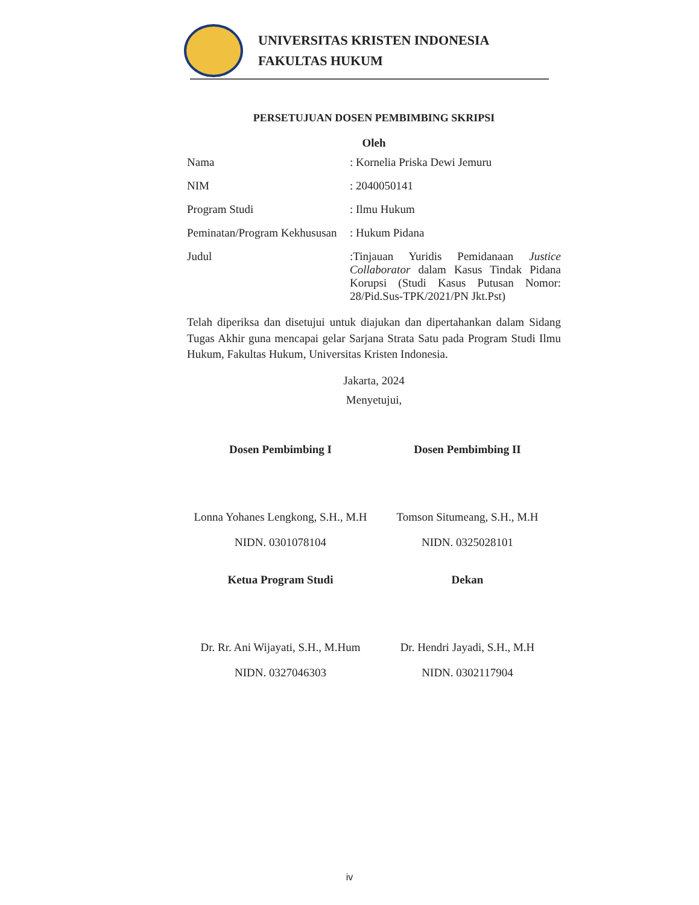UNIVERSITAS KRISTEN INDONESIA
FAKULTAS HUKUM
PERSETUJUAN DOSEN PEMBIMBING SKRIPSI
Oleh
Nama : Kornelia Priska Dewi Jemuru
NIM : 2040050141
Program Studi : Ilmu Hukum
Peminatan/Program Kekhususan
: Hukum Pidana
Judul :Tinjauan Yuridis Pemidanaan Justice Collaborator dalam Kasus Tindak Pidana Korupsi (Studi Kasus Putusan Nomor: 28/Pid.Sus-TPK/2021/PN Jkt.Pst)
Telah diperiksa dan disetujui untuk diajukan dan dipertahankan dalam Sidang Tugas Akhir guna mencapai gelar Sarjana Strata Satu pada Program Studi Ilmu Hukum, Fakultas Hukum, Universitas Kristen Indonesia.
Jakarta, 2024
Menyetujui,
Dosen Pembimbing I
Lonna Yohanes Lengkong, S.H., M.H
NIDN. 0301078104
Dosen Pembimbing II
Tomson Situmeang, S.H., M.H
NIDN. 0325028101
Ketua Program Studi
Dr. Rr. Ani Wijayati, S.H., M.Hum
NIDN. 0327046303
Dekan
Dr. Hendri Jayadi, S.H., M.H
NIDN. 0302117904
iv